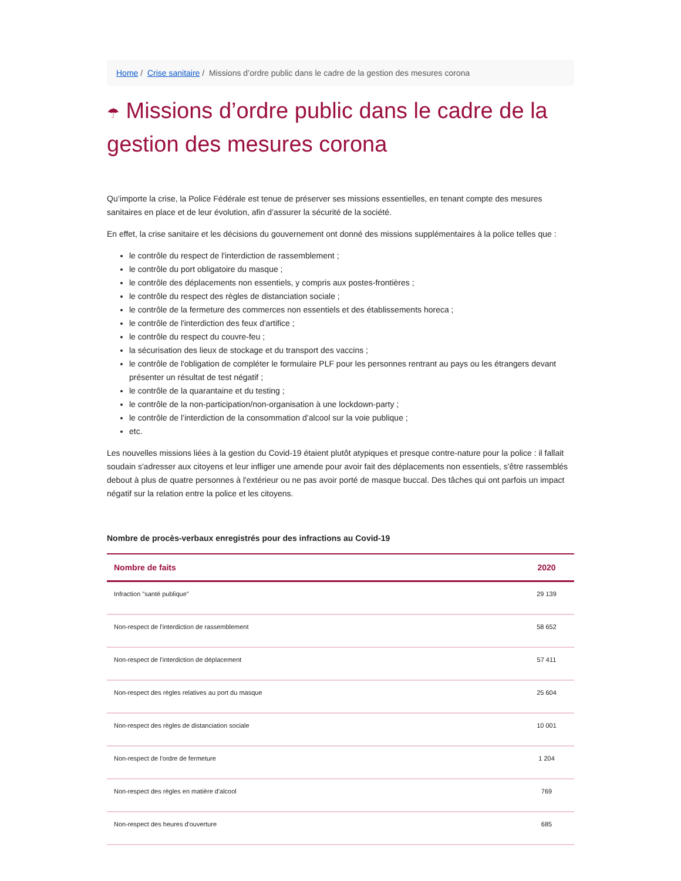Home / Crise sanitaire / Missions d’ordre public dans le cadre de la gestion des mesures corona
☂ Missions d’ordre public dans le cadre de la gestion des mesures corona
Qu’importe la crise, la Police Fédérale est tenue de préserver ses missions essentielles, en tenant compte des mesures sanitaires en place et de leur évolution, afin d’assurer la sécurité de la société.
En effet, la crise sanitaire et les décisions du gouvernement ont donné des missions supplémentaires à la police telles que :
le contrôle du respect de l'interdiction de rassemblement ;
le contrôle du port obligatoire du masque ;
le contrôle des déplacements non essentiels, y compris aux postes-frontières ;
le contrôle du respect des règles de distanciation sociale ;
le contrôle de la fermeture des commerces non essentiels et des établissements horeca ;
le contrôle de l'interdiction des feux d'artifice ;
le contrôle du respect du couvre-feu ;
la sécurisation des lieux de stockage et du transport des vaccins ;
le contrôle de l'obligation de compléter le formulaire PLF pour les personnes rentrant au pays ou les étrangers devant présenter un résultat de test négatif ;
le contrôle de la quarantaine et du testing ;
le contrôle de la non-participation/non-organisation à une lockdown-party ;
le contrôle de l’interdiction de la consommation d’alcool sur la voie publique ;
etc.
Les nouvelles missions liées à la gestion du Covid-19 étaient plutôt atypiques et presque contre-nature pour la police : il fallait soudain s'adresser aux citoyens et leur infliger une amende pour avoir fait des déplacements non essentiels, s'être rassemblés debout à plus de quatre personnes à l'extérieur ou ne pas avoir porté de masque buccal. Des tâches qui ont parfois un impact négatif sur la relation entre la police et les citoyens.
Nombre de procès-verbaux enregistrés pour des infractions au Covid-19
| Nombre de faits | 2020 |
| --- | --- |
| Infraction "santé publique" | 29 139 |
| Non-respect de l'interdiction de rassemblement | 58 652 |
| Non-respect de l'interdiction de déplacement | 57 411 |
| Non-respect des règles relatives au port du masque | 25 604 |
| Non-respect des règles de distanciation sociale | 10 001 |
| Non-respect de l'ordre de fermeture | 1 204 |
| Non-respect des règles en matière d'alcool | 769 |
| Non-respect des heures d'ouverture | 685 |